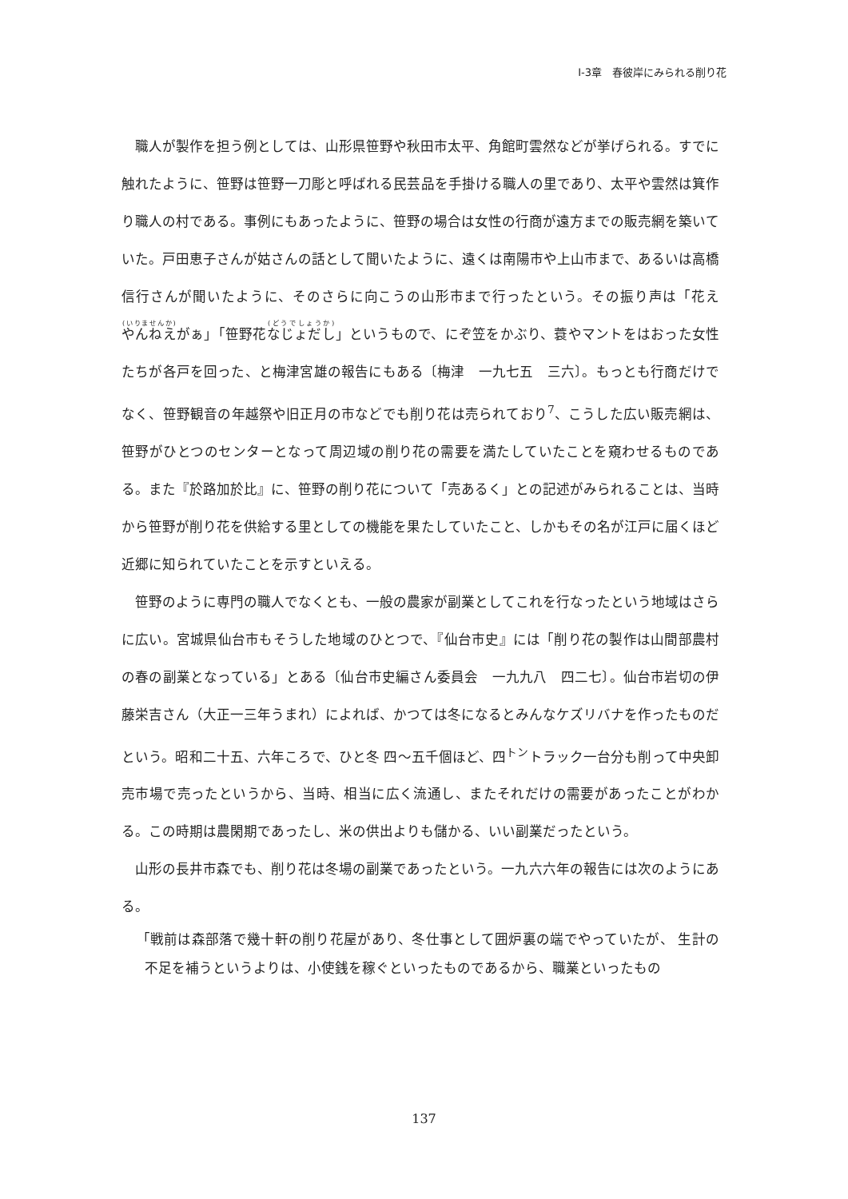Ⅰ-3章　春彼岸にみられる削り花
職人が製作を担う例としては、山形県笹野や秋田市太平、角館町雲然などが挙げられる。すでに触れたように、笹野は笹野一刀彫と呼ばれる民芸品を手掛ける職人の里であり、太平や雲然は箕作り職人の村である。事例にもあったように、笹野の場合は女性の行商が遠方までの販売網を築いていた。戸田恵子さんが姑さんの話として聞いたように、遠くは南陽市や上山市まで、あるいは高橋信行さんが聞いたように、そのさらに向こうの山形市まで行ったという。その振り声は「花えやんねえがぁ」「笹野花なじょだし」というもので、にぞ笠をかぶり、蓑やマントをはおった女性たちが各戸を回った、と梅津宮雄の報告にもある〔梅津　一九七五　三六〕。もっとも行商だけでなく、笹野観音の年越祭や旧正月の市などでも削り花は売られており<sup>7</sup>、こうした広い販売網は、笹野がひとつのセンターとなって周辺域の削り花の需要を満たしていたことを窺わせるものである。また『於路加於比』に、笹野の削り花について「売あるく」との記述がみられることは、当時から笹野が削り花を供給する里としての機能を果たしていたこと、しかもその名が江戸に届くほど近郷に知られていたことを示すといえる。
笹野のように専門の職人でなくとも、一般の農家が副業としてこれを行なったという地域はさらに広い。宮城県仙台市もそうした地域のひとつで、『仙台市史』には「削り花の製作は山間部農村の春の副業となっている」とある〔仙台市史編さん委員会　一九九八　四二七〕。仙台市岩切の伊藤栄吉さん（大正一三年うまれ）によれば、かつては冬になるとみんなケズリバナを作ったものだという。昭和二十五、六年ころで、ひと冬 四〜五千個ほど、四<sup>トン</sup>トラック一台分も削って中央卸売市場で売ったというから、当時、相当に広く流通し、またそれだけの需要があったことがわかる。この時期は農閑期であったし、米の供出よりも儲かる、いい副業だったという。
山形の長井市森でも、削り花は冬場の副業であったという。一九六六年の報告には次のようにある。
「戦前は森部落で幾十軒の削り花屋があり、冬仕事として囲炉裏の端でやっていたが、 生計の不足を補うというよりは、小使銭を稼ぐといったものであるから、職業といったもの
137